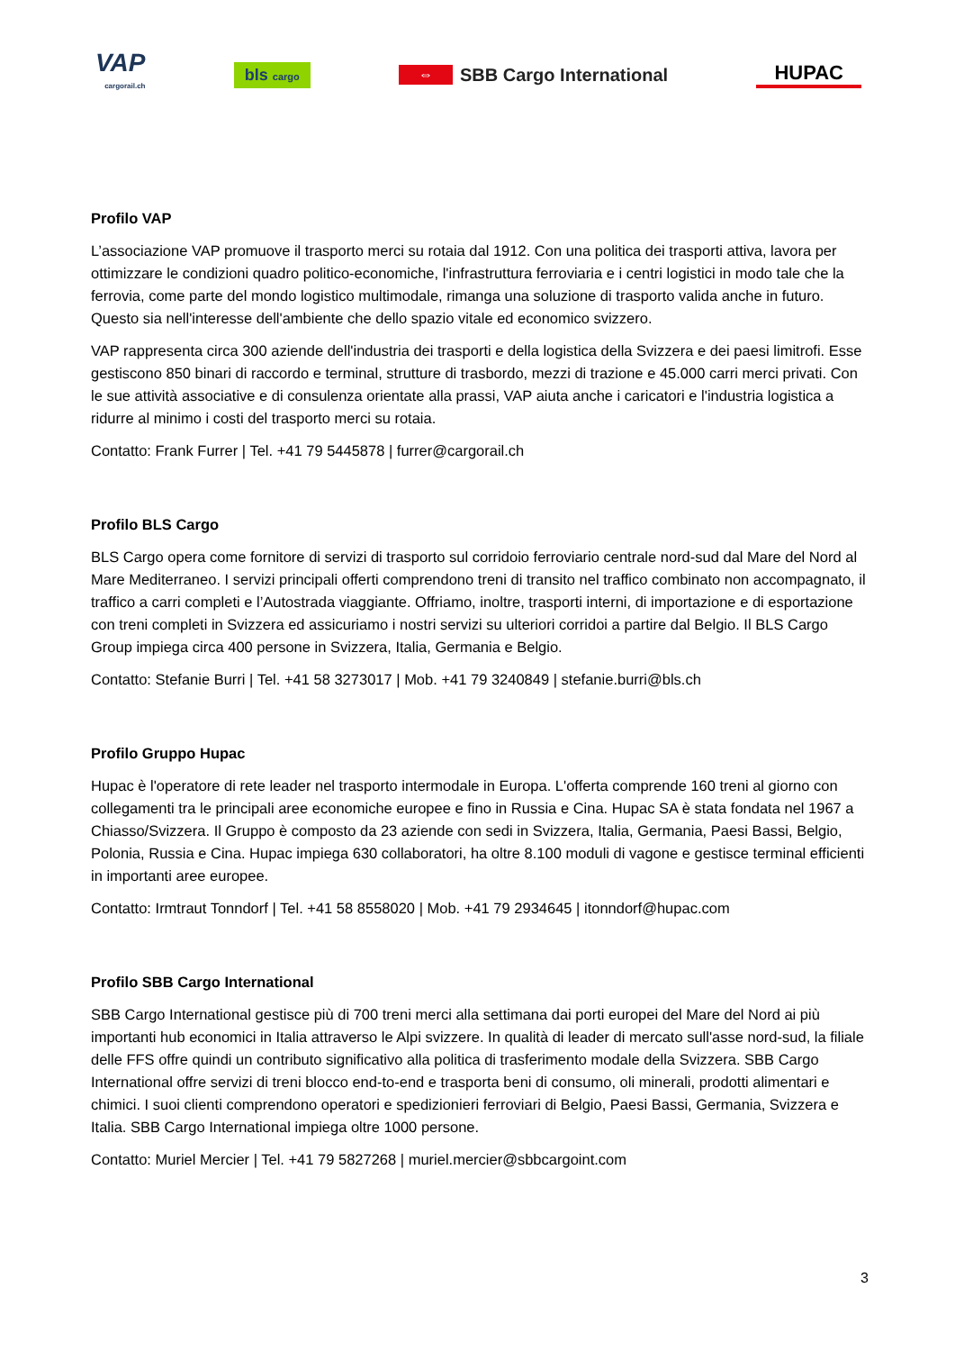VAP
cargorail.ch
bls cargo
⇔ SBB Cargo International HUPAC
Profilo VAP
L’associazione VAP promuove il trasporto merci su rotaia dal 1912. Con una politica dei trasporti attiva, lavora per ottimizzare le condizioni quadro politico-economiche, l'infrastruttura ferroviaria e i centri logistici in modo tale che la ferrovia, come parte del mondo logistico multimodale, rimanga una soluzione di trasporto valida anche in futuro. Questo sia nell'interesse dell'ambiente che dello spazio vitale ed economico svizzero.
VAP rappresenta circa 300 aziende dell'industria dei trasporti e della logistica della Svizzera e dei paesi limitrofi. Esse gestiscono 850 binari di raccordo e terminal, strutture di trasbordo, mezzi di trazione e 45.000 carri merci privati. Con le sue attività associative e di consulenza orientate alla prassi, VAP aiuta anche i caricatori e l'industria logistica a ridurre al minimo i costi del trasporto merci su rotaia.
Contatto: Frank Furrer | Tel. +41 79 5445878 | furrer@cargorail.ch
Profilo BLS Cargo
BLS Cargo opera come fornitore di servizi di trasporto sul corridoio ferroviario centrale nord-sud dal Mare del Nord al Mare Mediterraneo. I servizi principali offerti comprendono treni di transito nel traffico combinato non accompagnato, il traffico a carri completi e l’Autostrada viaggiante. Offriamo, inoltre, trasporti interni, di importazione e di esportazione con treni completi in Svizzera ed assicuriamo i nostri servizi su ulteriori corridoi a partire dal Belgio. Il BLS Cargo Group impiega circa 400 persone in Svizzera, Italia, Germania e Belgio.
Contatto: Stefanie Burri | Tel. +41 58 3273017 | Mob. +41 79 3240849 | stefanie.burri@bls.ch
Profilo Gruppo Hupac
Hupac è l'operatore di rete leader nel trasporto intermodale in Europa. L'offerta comprende 160 treni al giorno con collegamenti tra le principali aree economiche europee e fino in Russia e Cina. Hupac SA è stata fondata nel 1967 a Chiasso/Svizzera. Il Gruppo è composto da 23 aziende con sedi in Svizzera, Italia, Germania, Paesi Bassi, Belgio, Polonia, Russia e Cina. Hupac impiega 630 collaboratori, ha oltre 8.100 moduli di vagone e gestisce terminal efficienti in importanti aree europee.
Contatto: Irmtraut Tonndorf | Tel. +41 58 8558020 | Mob. +41 79 2934645 | itonndorf@hupac.com
Profilo SBB Cargo International
SBB Cargo International gestisce più di 700 treni merci alla settimana dai porti europei del Mare del Nord ai più importanti hub economici in Italia attraverso le Alpi svizzere. In qualità di leader di mercato sull'asse nord-sud, la filiale delle FFS offre quindi un contributo significativo alla politica di trasferimento modale della Svizzera. SBB Cargo International offre servizi di treni blocco end-to-end e trasporta beni di consumo, oli minerali, prodotti alimentari e chimici. I suoi clienti comprendono operatori e spedizionieri ferroviari di Belgio, Paesi Bassi, Germania, Svizzera e Italia. SBB Cargo International impiega oltre 1000 persone.
Contatto: Muriel Mercier | Tel. +41 79 5827268 | muriel.mercier@sbbcargoint.com
3